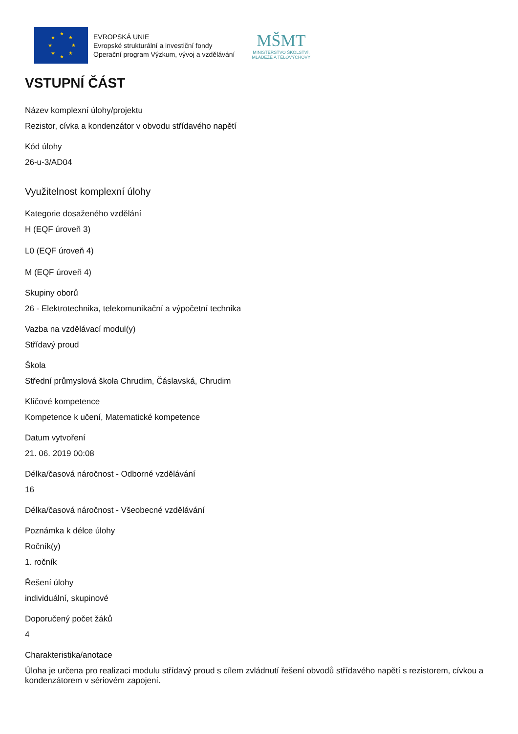★
★
★
★
★
★
★
★
EVROPSKÁ UNIE
Evropské strukturální a investiční fondy
Operační program Výzkum, vývoj a vzdělávání
MŠMT
MINISTERSTVO ŠKOLSTVÍ,
MLÁDEŽE A TĚLOVÝCHOVY
VSTUPNÍ ČÁST
Název komplexní úlohy/projektu
Rezistor, cívka a kondenzátor v obvodu střídavého napětí
Kód úlohy
26-u-3/AD04
Využitelnost komplexní úlohy
Kategorie dosaženého vzdělání
H (EQF úroveň 3)
L0 (EQF úroveň 4)
M (EQF úroveň 4)
Skupiny oborů
26 - Elektrotechnika, telekomunikační a výpočetní technika
Vazba na vzdělávací modul(y)
Střídavý proud
Škola
Střední průmyslová škola Chrudim, Čáslavská, Chrudim
Klíčové kompetence
Kompetence k učení, Matematické kompetence
Datum vytvoření
21. 06. 2019 00:08
Délka/časová náročnost - Odborné vzdělávání
16
Délka/časová náročnost - Všeobecné vzdělávání
Poznámka k délce úlohy
Ročník(y)
1. ročník
Řešení úlohy
individuální, skupinové
Doporučený počet žáků
4
Charakteristika/anotace
Úloha je určena pro realizaci modulu střídavý proud s cílem zvládnutí řešení obvodů střídavého napětí s rezistorem, cívkou a kondenzátorem v sériovém zapojení.